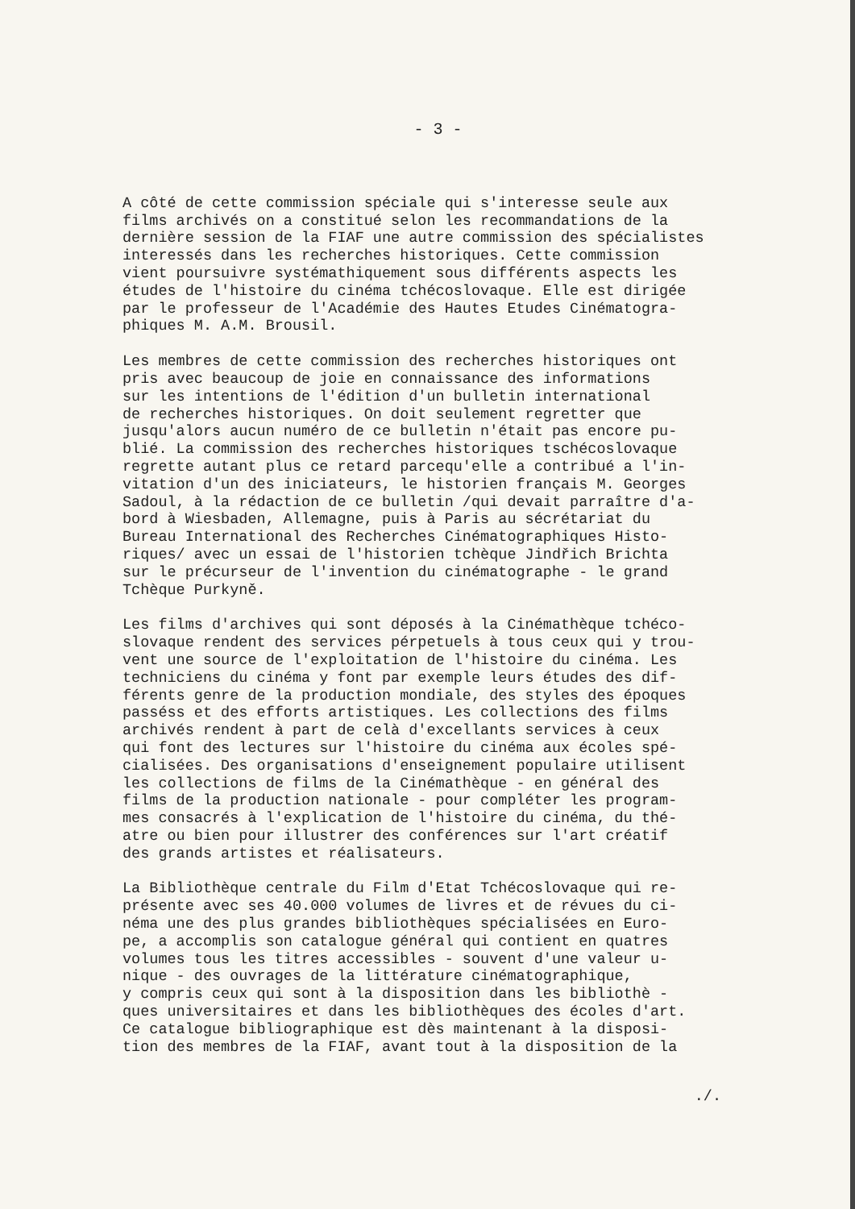- 3 -
A côté de cette commission spéciale qui s'interesse seule aux films archivés on a constitué selon les recommandations de la dernière session de la FIAF une autre commission des spécialistes interessés dans les recherches historiques. Cette commission vient poursuivre systémathiquement sous différents aspects les études de l'histoire du cinéma tchécoslovaque. Elle est dirigée par le professeur de l'Académie des Hautes Etudes Cinématogra- phiques M. A.M. Brousil.
Les membres de cette commission des recherches historiques ont pris avec beaucoup de joie en connaissance des informations sur les intentions de l'édition d'un bulletin international de recherches historiques. On doit seulement regretter que jusqu'alors aucun numéro de ce bulletin n'était pas encore pu- blié. La commission des recherches historiques tschécoslovaque regrette autant plus ce retard parcequ'elle a contribué a l'in- vitation d'un des iniciateurs, le historien français M. Georges Sadoul, à la rédaction de ce bulletin /qui devait parraître d'a- bord à Wiesbaden, Allemagne, puis à Paris au sécrétariat du Bureau International des Recherches Cinématographiques Histo- riques/ avec un essai de l'historien tchèque Jindřich Brichta sur le précurseur de l'invention du cinématographe - le grand Tchèque Purkyně.
Les films d'archives qui sont déposés à la Cinémathèque tchéco- slovaque rendent des services pérpetuels à tous ceux qui y trou- vent une source de l'exploitation de l'histoire du cinéma. Les techniciens du cinéma y font par exemple leurs études des dif- férents genre de la production mondiale, des styles des époques passéss et des efforts artistiques. Les collections des films archivés rendent à part de celà d'excellants services à ceux qui font des lectures sur l'histoire du cinéma aux écoles spé- cialisées. Des organisations d'enseignement populaire utilisent les collections de films de la Cinémathèque - en général des films de la production nationale - pour compléter les program- mes consacrés à l'explication de l'histoire du cinéma, du thé- atre ou bien pour illustrer des conférences sur l'art créatif des grands artistes et réalisateurs.
La Bibliothèque centrale du Film d'Etat Tchécoslovaque qui re- présente avec ses 40.000 volumes de livres et de révues du ci- néma une des plus grandes bibliothèques spécialisées en Euro- pe, a accomplis son catalogue général qui contient en quatres volumes tous les titres accessibles - souvent d'une valeur u- nique - des ouvrages de la littérature cinématographique, y compris ceux qui sont à la disposition dans les bibliothè - ques universitaires et dans les bibliothèques des écoles d'art. Ce catalogue bibliographique est dès maintenant à la disposi- tion des membres de la FIAF, avant tout à la disposition de la
./.